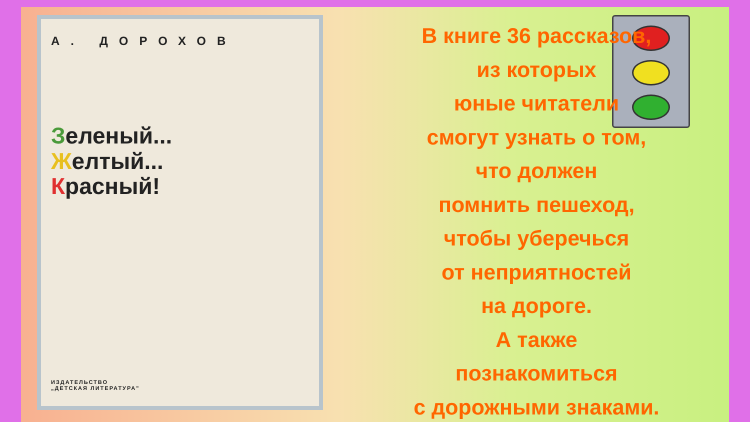А. ДОРОХОВ
Зеленый...
Желтый...
Красный!
ИЗДАТЕЛЬСТВО
„ДЕТСКАЯ ЛИТЕРАТУРА"
В книге 36 рассказов,
из которых
юные читатели
смогут узнать о том,
что должен
помнить пешеход,
чтобы уберечься
от неприятностей
на дороге.
А также
познакомиться
с дорожными знаками.